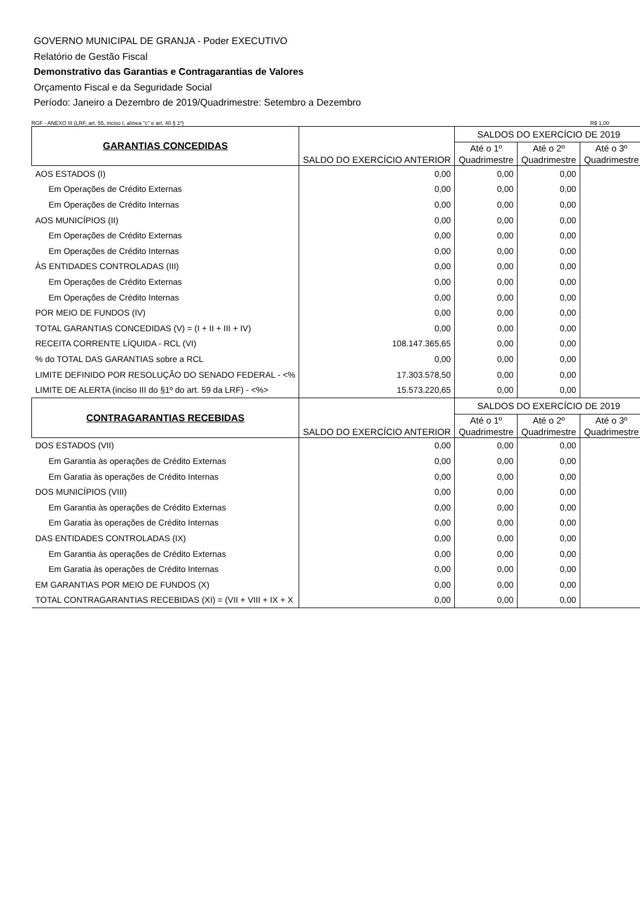GOVERNO MUNICIPAL DE GRANJA - Poder EXECUTIVO
Relatório de Gestão Fiscal
Demonstrativo das Garantias e Contragarantias de Valores
Orçamento Fiscal e da Seguridade Social
Período: Janeiro a Dezembro de 2019/Quadrimestre: Setembro a Dezembro
RGF - ANEXO III (LRF, art. 55, inciso I, alínea "c" e art. 40 § 1º) R$ 1,00
| GARANTIAS CONCEDIDAS | SALDO DO EXERCÍCIO ANTERIOR | SALDOS DO EXERCÍCIO DE 2019 | | |
| --- | --- | --- | --- | --- |
| | | Até o 1º Quadrimestre | Até o 2º Quadrimestre | Até o 3º Quadrimestre |
| AOS ESTADOS (I) | 0,00 | 0,00 | 0,00 | |
| Em Operações de Crédito Externas | 0,00 | 0,00 | 0,00 | |
| Em Operações de Crédito Internas | 0,00 | 0,00 | 0,00 | |
| AOS MUNICÍPIOS (II) | 0,00 | 0,00 | 0,00 | |
| Em Operações de Crédito Externas | 0,00 | 0,00 | 0,00 | |
| Em Operações de Crédito Internas | 0,00 | 0,00 | 0,00 | |
| ÀS ENTIDADES CONTROLADAS (III) | 0,00 | 0,00 | 0,00 | |
| Em Operações de Crédito Externas | 0,00 | 0,00 | 0,00 | |
| Em Operações de Crédito Internas | 0,00 | 0,00 | 0,00 | |
| POR MEIO DE FUNDOS (IV) | 0,00 | 0,00 | 0,00 | |
| TOTAL GARANTIAS CONCEDIDAS (V) = (I + II + III + IV) | 0,00 | 0,00 | 0,00 | |
| RECEITA CORRENTE LÍQUIDA - RCL (VI) | 108.147.365,65 | 0,00 | 0,00 | |
| % do TOTAL DAS GARANTIAS sobre a RCL | 0,00 | 0,00 | 0,00 | |
| LIMITE DEFINIDO POR RESOLUÇÃO DO SENADO FEDERAL - <% | 17.303.578,50 | 0,00 | 0,00 | |
| LIMITE DE ALERTA (inciso III do §1º do art. 59 da LRF) - <%> | 15.573.220,65 | 0,00 | 0,00 | |
| CONTRAGARANTIAS RECEBIDAS | SALDO DO EXERCÍCIO ANTERIOR | SALDOS DO EXERCÍCIO DE 2019 | | |
| | | Até o 1º Quadrimestre | Até o 2º Quadrimestre | Até o 3º Quadrimestre |
| DOS ESTADOS (VII) | 0,00 | 0,00 | 0,00 | |
| Em Garantia às operações de Crédito Externas | 0,00 | 0,00 | 0,00 | |
| Em Garatia às operações de Crédito Internas | 0,00 | 0,00 | 0,00 | |
| DOS MUNICÍPIOS (VIII) | 0,00 | 0,00 | 0,00 | |
| Em Garantia às operações de Crédito Externas | 0,00 | 0,00 | 0,00 | |
| Em Garatia às operações de Crédito Internas | 0,00 | 0,00 | 0,00 | |
| DAS ENTIDADES CONTROLADAS (IX) | 0,00 | 0,00 | 0,00 | |
| Em Garantia às operações de Crédito Externas | 0,00 | 0,00 | 0,00 | |
| Em Garatia às operações de Crédito Internas | 0,00 | 0,00 | 0,00 | |
| EM GARANTIAS POR MEIO DE FUNDOS (X) | 0,00 | 0,00 | 0,00 | |
| TOTAL CONTRAGARANTIAS RECEBIDAS (XI) = (VII + VIII + IX + X | 0,00 | 0,00 | 0,00 | |